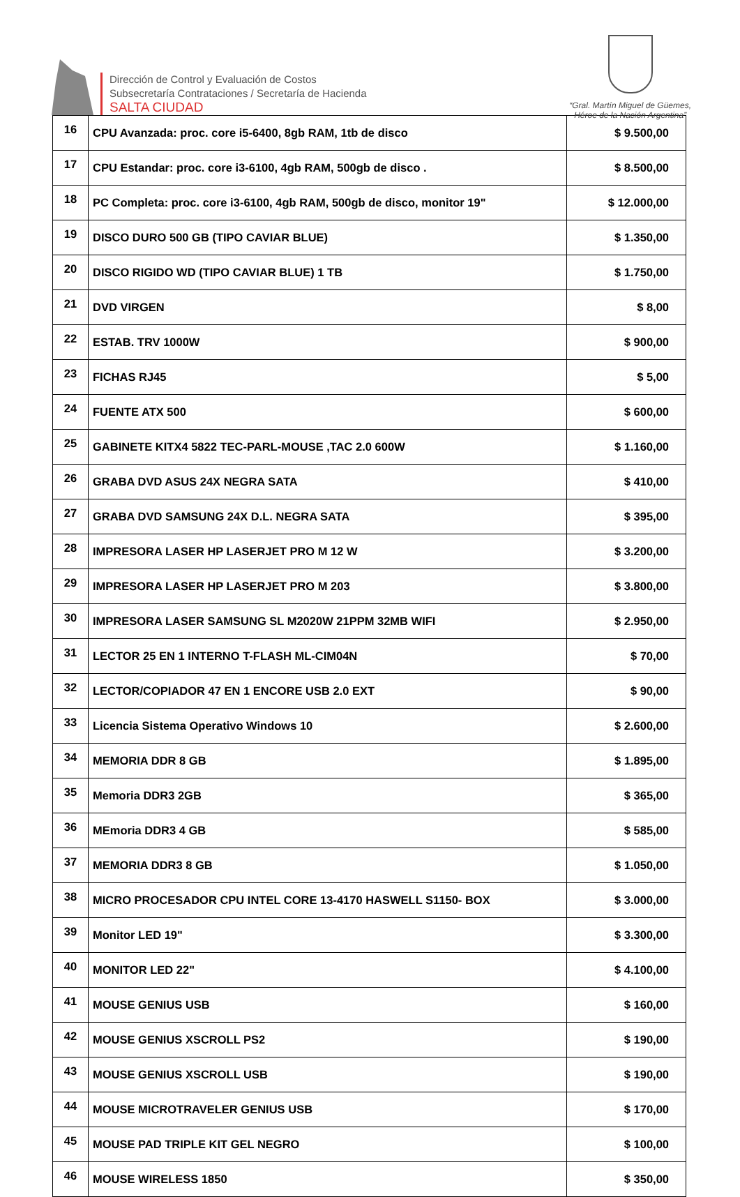Dirección de Control y Evaluación de Costos
Subsecretaría Contrataciones / Secretaría de Hacienda
SALTA CIUDAD
“Gral. Martín Miguel de Güemes,
Héroe de la Nación Argentina”
| 16 | CPU Avanzada: proc. core i5-6400, 8gb RAM, 1tb de disco | $ 9.500,00 |
| 17 | CPU Estandar: proc. core i3-6100, 4gb RAM, 500gb de disco . | $ 8.500,00 |
| 18 | PC Completa: proc. core i3-6100, 4gb RAM, 500gb de disco, monitor 19" | $ 12.000,00 |
| 19 | DISCO DURO 500 GB (TIPO CAVIAR BLUE) | $ 1.350,00 |
| 20 | DISCO RIGIDO WD (TIPO CAVIAR BLUE) 1 TB | $ 1.750,00 |
| 21 | DVD VIRGEN | $ 8,00 |
| 22 | ESTAB. TRV 1000W | $ 900,00 |
| 23 | FICHAS RJ45 | $ 5,00 |
| 24 | FUENTE ATX 500 | $ 600,00 |
| 25 | GABINETE KITX4 5822 TEC-PARL-MOUSE ,TAC 2.0 600W | $ 1.160,00 |
| 26 | GRABA DVD ASUS 24X NEGRA SATA | $ 410,00 |
| 27 | GRABA DVD SAMSUNG 24X D.L. NEGRA SATA | $ 395,00 |
| 28 | IMPRESORA LASER HP LASERJET PRO M 12 W | $ 3.200,00 |
| 29 | IMPRESORA LASER HP LASERJET PRO M 203 | $ 3.800,00 |
| 30 | IMPRESORA LASER SAMSUNG SL M2020W 21PPM 32MB WIFI | $ 2.950,00 |
| 31 | LECTOR 25 EN 1 INTERNO T-FLASH ML-CIM04N | $ 70,00 |
| 32 | LECTOR/COPIADOR 47 EN 1 ENCORE USB 2.0 EXT | $ 90,00 |
| 33 | Licencia Sistema Operativo Windows 10 | $ 2.600,00 |
| 34 | MEMORIA DDR 8 GB | $ 1.895,00 |
| 35 | Memoria DDR3 2GB | $ 365,00 |
| 36 | MEmoria DDR3 4 GB | $ 585,00 |
| 37 | MEMORIA DDR3 8 GB | $ 1.050,00 |
| 38 | MICRO PROCESADOR CPU INTEL CORE 13-4170 HASWELL S1150- BOX | $ 3.000,00 |
| 39 | Monitor LED 19" | $ 3.300,00 |
| 40 | MONITOR LED 22" | $ 4.100,00 |
| 41 | MOUSE GENIUS USB | $ 160,00 |
| 42 | MOUSE GENIUS XSCROLL PS2 | $ 190,00 |
| 43 | MOUSE GENIUS XSCROLL USB | $ 190,00 |
| 44 | MOUSE MICROTRAVELER GENIUS USB | $ 170,00 |
| 45 | MOUSE PAD TRIPLE KIT GEL NEGRO | $ 100,00 |
| 46 | MOUSE WIRELESS 1850 | $ 350,00 |